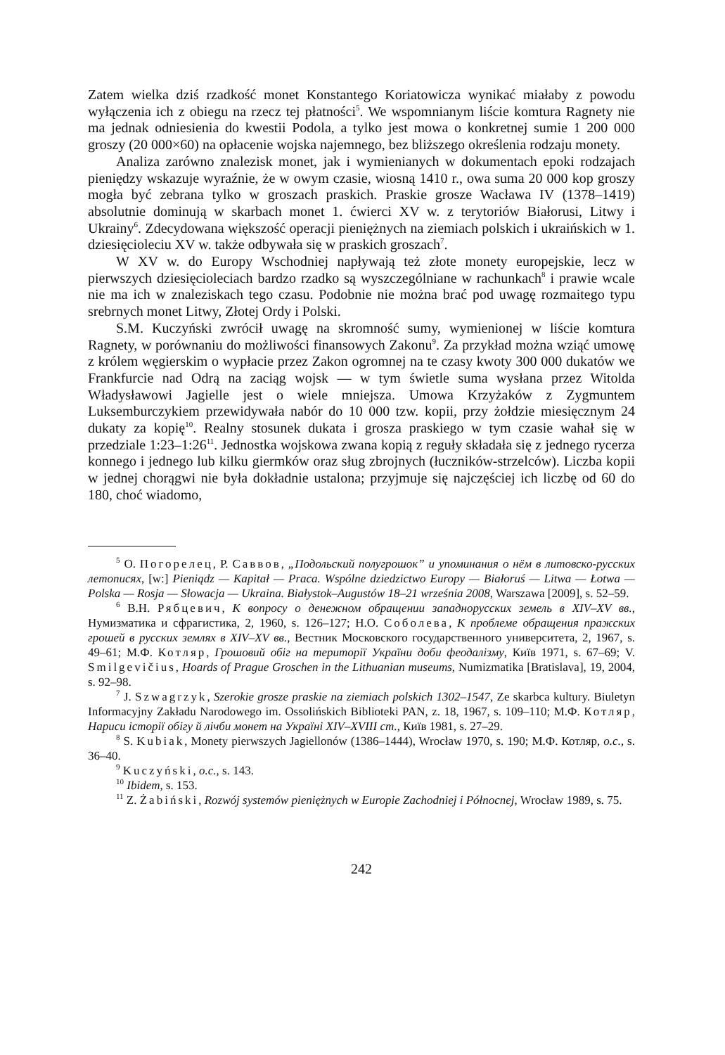Zatem wielka dziś rzadkość monet Konstantego Koriatowicza wynikać miałaby z powodu wyłączenia ich z obiegu na rzecz tej płatności<sup>5</sup>. We wspomnianym liście komtura Ragnety nie ma jednak odniesienia do kwestii Podola, a tylko jest mowa o konkretnej sumie 1 200 000 groszy (20 000×60) na opłacenie wojska najemnego, bez bliższego określenia rodzaju monety.
Analiza zarówno znalezisk monet, jak i wymienianych w dokumentach epoki rodzajach pieniędzy wskazuje wyraźnie, że w owym czasie, wiosną 1410 r., owa suma 20 000 kop groszy mogła być zebrana tylko w groszach praskich. Praskie grosze Wacława IV (1378–1419) absolutnie dominują w skarbach monet 1. ćwierci XV w. z terytoriów Białorusi, Litwy i Ukrainy<sup>6</sup>. Zdecydowana większość operacji pienięż­nych na ziemiach polskich i ukraińskich w 1. dziesięcioleciu XV w. także odbywała się w praskich groszach<sup>7</sup>.
W XV w. do Europy Wschodniej napływają też złote monety europejskie, lecz w pierwszych dziesięcioleciach bardzo rzadko są wyszczególniane w rachunkach<sup>8</sup> i prawie wcale nie ma ich w znaleziskach tego czasu. Podobnie nie można brać pod uwagę rozmaitego typu srebrnych monet Litwy, Złotej Ordy i Polski.
S.M. Kuczyński zwrócił uwagę na skromność sumy, wymienionej w liście komtura Ragnety, w porównaniu do możliwości finansowych Zakonu<sup>9</sup>. Za przykład można wziąć umowę z królem węgierskim o wypłacie przez Zakon ogromnej na te czasy kwoty 300 000 dukatów we Frankfurcie nad Odrą na zaciąg wojsk — w tym świetle suma wysłana przez Witolda Władysławowi Jagielle jest o wiele mniejsza. Umowa Krzyżaków z Zygmuntem Luksemburczykiem przewidywała nabór do 10 000 tzw. kopii, przy żołdzie miesięcznym 24 dukaty za kopię<sup>10</sup>. Realny stosunek dukata i grosza praskiego w tym czasie wahał się w przedziale 1:23–1:26<sup>11</sup>. Jednostka wojskowa zwana kopią z reguły składała się z jednego rycerza konnego i jednego lub kilku giermków oraz sług zbrojnych (łuczników-strzelców). Liczba kopii w jednej chorągwi nie była dokładnie ustalona; przyjmuje się najczęściej ich liczbę od 60 do 180, choć wiadomo,
<sup>5</sup> О. Погорелец, Р. Саввов, „Подольский полугрошок” и упоминания о нём в литовско-русских летописях, [w:] Pieniądz — Kapitał — Praca. Wspólne dziedzictwo Europy — Białoruś — Litwa — Łotwa — Polska — Rosja — Słowacja — Ukraina. Białystok–Augustów 18–21 września 2008, Warszawa [2009], s. 52–59.
<sup>6</sup> В.Н. Рябцевич, К вопросу о денежном обращении западнорусских земель в XIV–XV вв., Нумизматика и сфрагистика, 2, 1960, s. 126–127; Н.О. Соболева, К проблеме обращения пражских грошей в русских землях в XIV–XV вв., Вестник Московского государственного университета, 2, 1967, s. 49–61; М.Ф. Котляр, Грошовий обіг на території України доби феодалізму, Київ 1971, s. 67–69; V. Smilgevičius, Hoards of Prague Groschen in the Lithuanian museums, Numizmatika [Bratislava], 19, 2004, s. 92–98.
<sup>7</sup> J. Szwagrzyk, Szerokie grosze praskie na ziemiach polskich 1302–1547, Ze skarbca kultury. Biuletyn Informacyjny Zakładu Narodowego im. Ossolińskich Biblioteki PAN, z. 18, 1967, s. 109–110; М.Ф. Котляр, Нариси історії обігу й лічби монет на Україні XIV–XVIII ст., Київ 1981, s. 27–29.
<sup>8</sup> S. Kubiak, Monety pierwszych Jagiellonów (1386–1444), Wrocław 1970, s. 190; М.Ф. Котляр, o.c., s. 36–40.
<sup>9</sup> Kuczyński, o.c., s. 143.
<sup>10</sup> Ibidem, s. 153.
<sup>11</sup> Z. Żabiński, Rozwój systemów pieniężnych w Europie Zachodniej i Północnej, Wrocław 1989, s. 75.
242